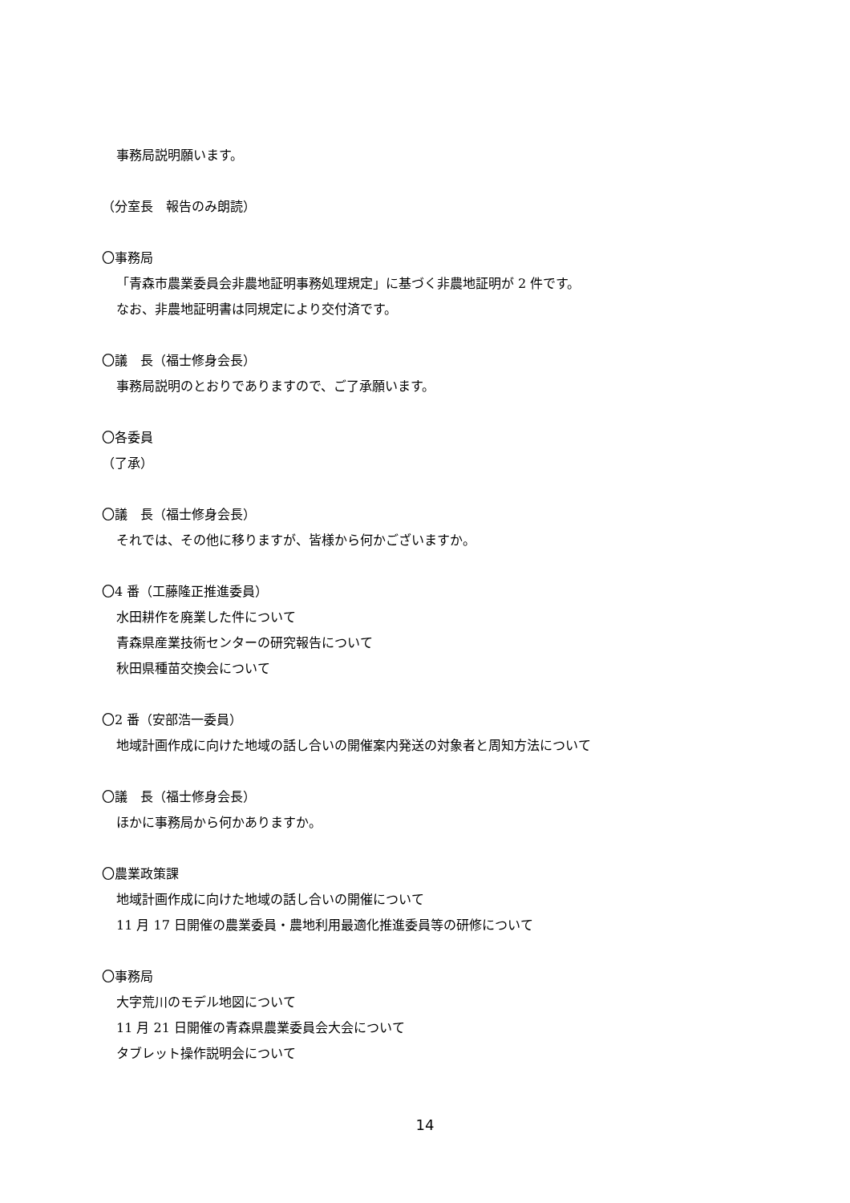事務局説明願います。
（分室長　報告のみ朗読）
〇事務局
「青森市農業委員会非農地証明事務処理規定」に基づく非農地証明が 2 件です。
なお、非農地証明書は同規定により交付済です。
〇議　長（福士修身会長）
事務局説明のとおりでありますので、ご了承願います。
〇各委員
（了承）
〇議　長（福士修身会長）
それでは、その他に移りますが、皆様から何かございますか。
〇4 番（工藤隆正推進委員）
水田耕作を廃業した件について
青森県産業技術センターの研究報告について
秋田県種苗交換会について
〇2 番（安部浩一委員）
地域計画作成に向けた地域の話し合いの開催案内発送の対象者と周知方法について
〇議　長（福士修身会長）
ほかに事務局から何かありますか。
〇農業政策課
地域計画作成に向けた地域の話し合いの開催について
11 月 17 日開催の農業委員・農地利用最適化推進委員等の研修について
〇事務局
大字荒川のモデル地図について
11 月 21 日開催の青森県農業委員会大会について
タブレット操作説明会について
14